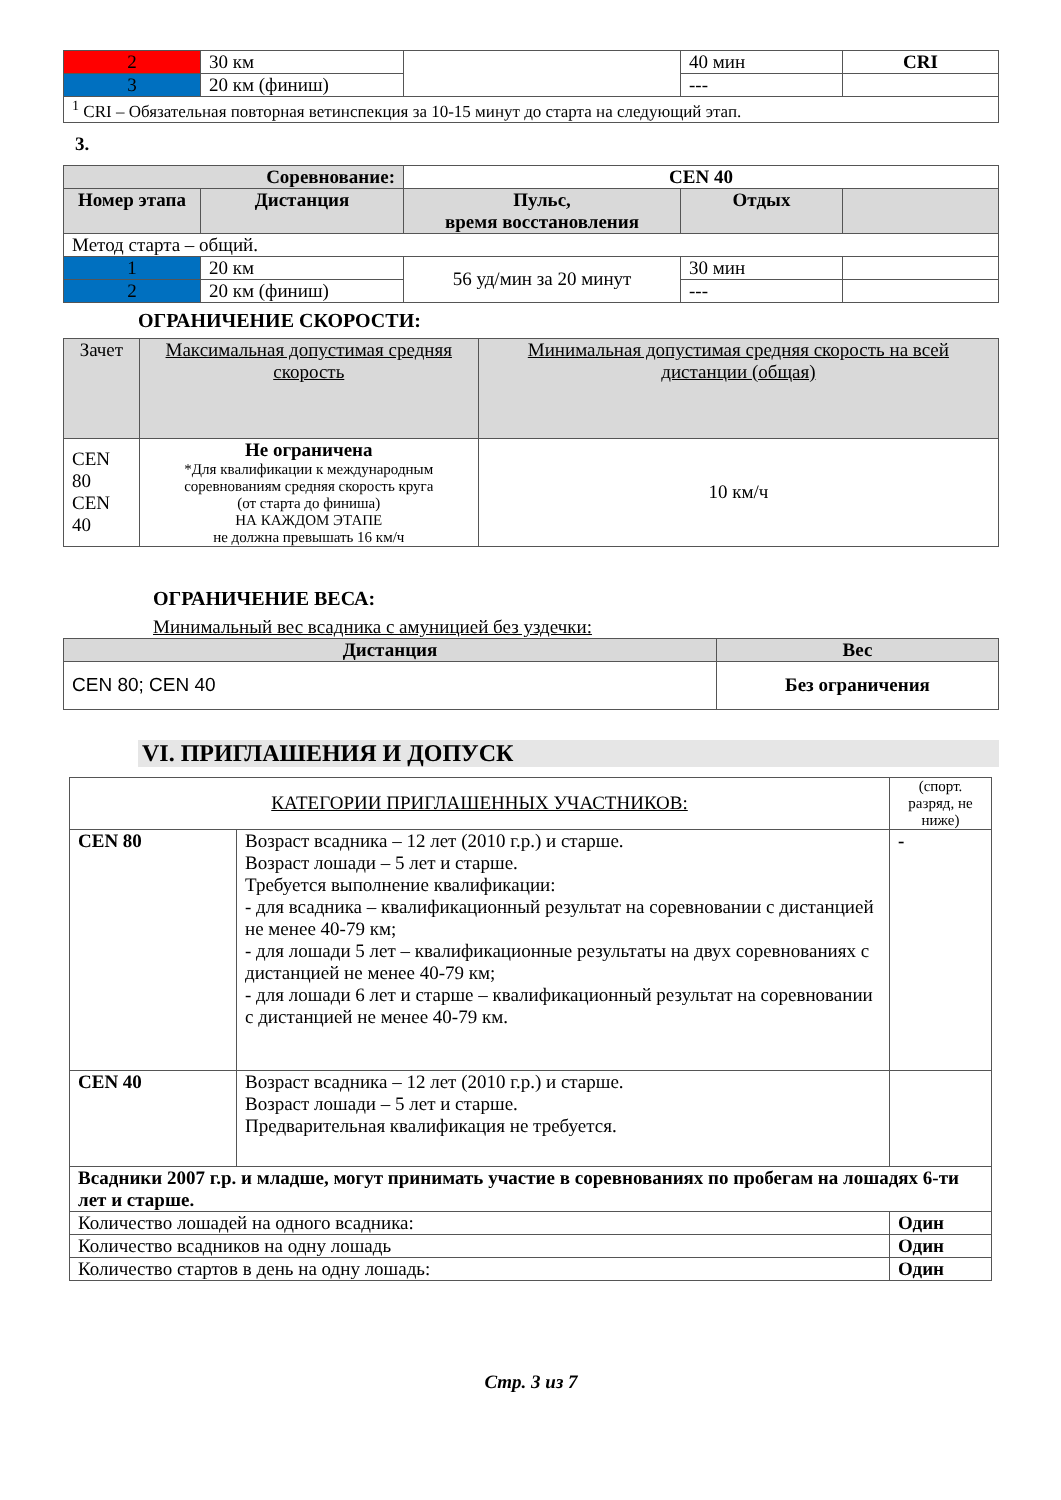| 2 | 30 км | | 40 мин | CRI |
| 3 | 20 км (финиш) | | --- | |
| <sup>1</sup> CRI – Обязательная повторная ветинспекция за 10-15 минут до старта на следующий этап. | | | | |
3.
| Соревнование: | | CEN 40 | | |
| Номер этапа | Дистанция | Пульс, время восстановления | Отдых | |
| Метод старта – общий. | | | | |
| 1 | 20 км | 56 уд/мин за 20 минут | 30 мин | |
| 2 | 20 км (финиш) | | --- | |
ОГРАНИЧЕНИЕ СКОРОСТИ:
| Зачет | Максимальная допустимая средняя скорость | Минимальная допустимая средняя скорость на всей дистанции (общая) |
| CEN 80 CEN 40 | Не ограничена *Для квалификации к международным соревнованиям средняя скорость круга (от старта до финиша) НА КАЖДОМ ЭТАПЕ не должна превышать 16 км/ч | 10 км/ч |
ОГРАНИЧЕНИЕ ВЕСА:
Минимальный вес всадника с амуницией без уздечки:
| Дистанция | Вес |
| --- | --- |
| CEN 80; CEN 40 | Без ограничения |
VI. ПРИГЛАШЕНИЯ И ДОПУСК
| КАТЕГОРИИ ПРИГЛАШЕННЫХ УЧАСТНИКОВ: | | | (спорт. разряд, не ниже) |
| CEN 80 | Возраст всадника – 12 лет (2010 г.р.) и старше. Возраст лошади – 5 лет и старше. Требуется выполнение квалификации: - для всадника – квалификационный результат на соревновании с дистанцией не менее 40-79 км; - для лошади 5 лет – квалификационные результаты на двух соревнованиях с дистанцией не менее 40-79 км; - для лошади 6 лет и старше – квалификационный результат на соревновании с дистанцией не менее 40-79 км. | | - |
| CEN 40 | Возраст всадника – 12 лет (2010 г.р.) и старше. Возраст лошади – 5 лет и старше. Предварительная квалификация не требуется. | | |
| Всадники 2007 г.р. и младше, могут принимать участие в соревнованиях по пробегам на лошадях 6-ти лет и старше. | | | |
| Количество лошадей на одного всадника: | | Один | |
| Количество всадников на одну лошадь | | Один | |
| Количество стартов в день на одну лошадь: | | Один | |
Стр. 3 из 7